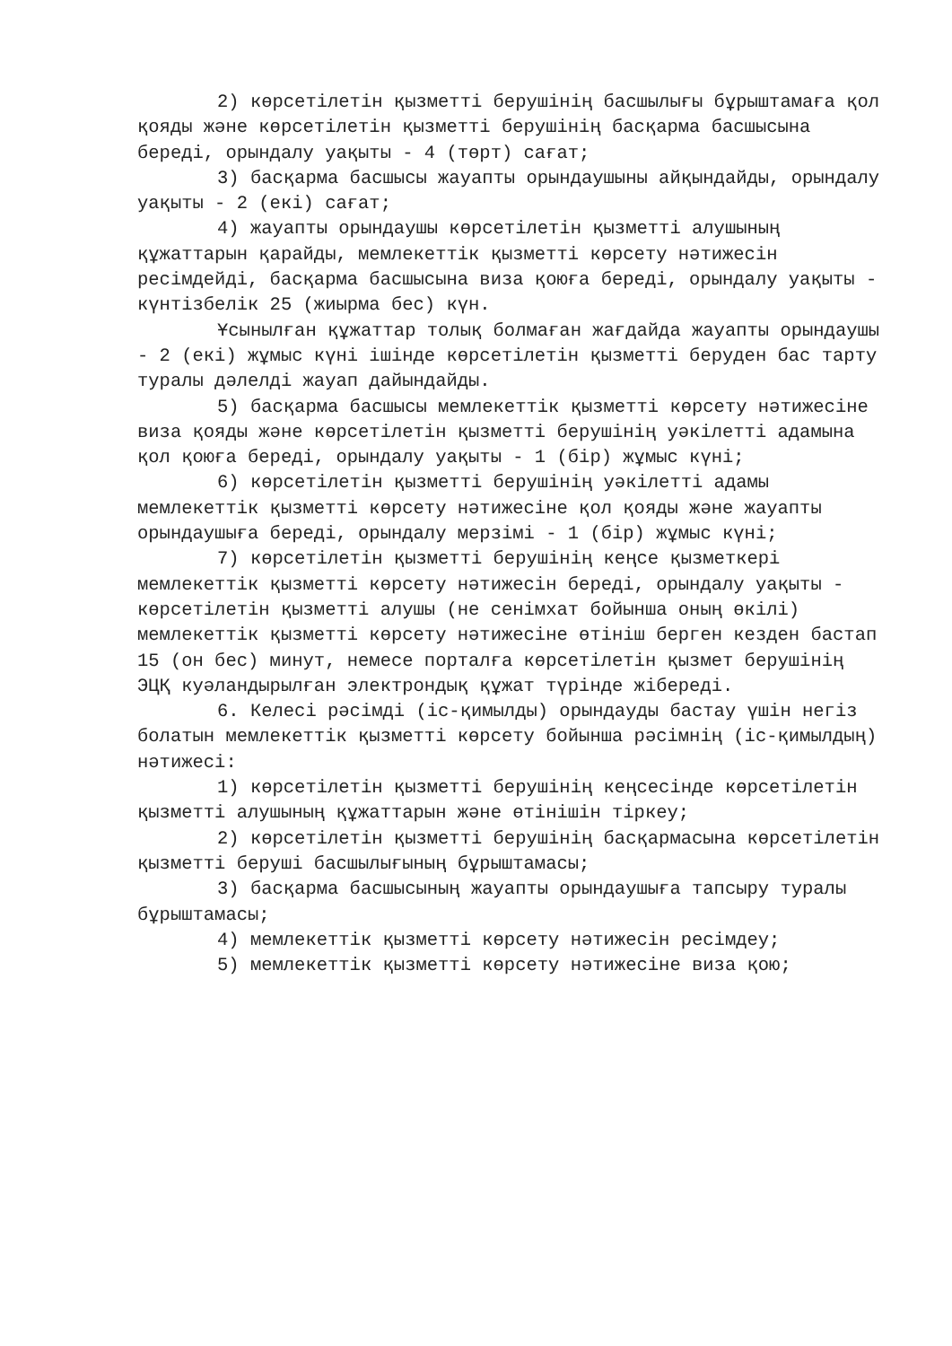2) көрсетілетін қызметті берушінің басшылығы бұрыштамаға қол қояды және көрсетілетін қызметті берушінің басқарма басшысына береді, орындалу уақыты - 4 (төрт) сағат;
3) басқарма басшысы жауапты орындаушыны айқындайды, орындалу уақыты - 2 (екі) сағат;
4) жауапты орындаушы көрсетілетін қызметті алушының құжаттарын қарайды, мемлекеттік қызметті көрсету нәтижесін ресімдейді, басқарма басшысына виза қоюға береді, орындалу уақыты - күнтізбелік 25 (жиырма бес) күн.
Ұсынылған құжаттар толық болмаған жағдайда жауапты орындаушы - 2 (екі) жұмыс күні ішінде көрсетілетін қызметті беруден бас тарту туралы дәлелді жауап дайындайды.
5) басқарма басшысы мемлекеттік қызметті көрсету нәтижесіне виза қояды және көрсетілетін қызметті берушінің уәкілетті адамына қол қоюға береді, орындалу уақыты - 1 (бір) жұмыс күні;
6) көрсетілетін қызметті берушінің уәкілетті адамы мемлекеттік қызметті көрсету нәтижесіне қол қояды және жауапты орындаушыға береді, орындалу мерзімі - 1 (бір) жұмыс күні;
7) көрсетілетін қызметті берушінің кеңсе қызметкері мемлекеттік қызметті көрсету нәтижесін береді, орындалу уақыты - көрсетілетін қызметті алушы (не сенімхат бойынша оның өкілі) мемлекеттік қызметті көрсету нәтижесіне өтініш берген кезден бастап 15 (он бес) минут, немесе порталға көрсетілетін қызмет берушінің ЭЦҚ куәландырылған электрондық құжат түрінде жібереді.
6. Келесі рәсімді (іс-қимылды) орындауды бастау үшін негіз болатын мемлекеттік қызметті көрсету бойынша рәсімнің (іс-қимылдың) нәтижесі:
1) көрсетілетін қызметті берушінің кеңсесінде көрсетілетін қызметті алушының құжаттарын және өтінішін тіркеу;
2) көрсетілетін қызметті берушінің басқармасына көрсетілетін қызметті беруші басшылығының бұрыштамасы;
3) басқарма басшысының жауапты орындаушыға тапсыру туралы бұрыштамасы;
4) мемлекеттік қызметті көрсету нәтижесін ресімдеу;
5) мемлекеттік қызметті көрсету нәтижесіне виза қою;